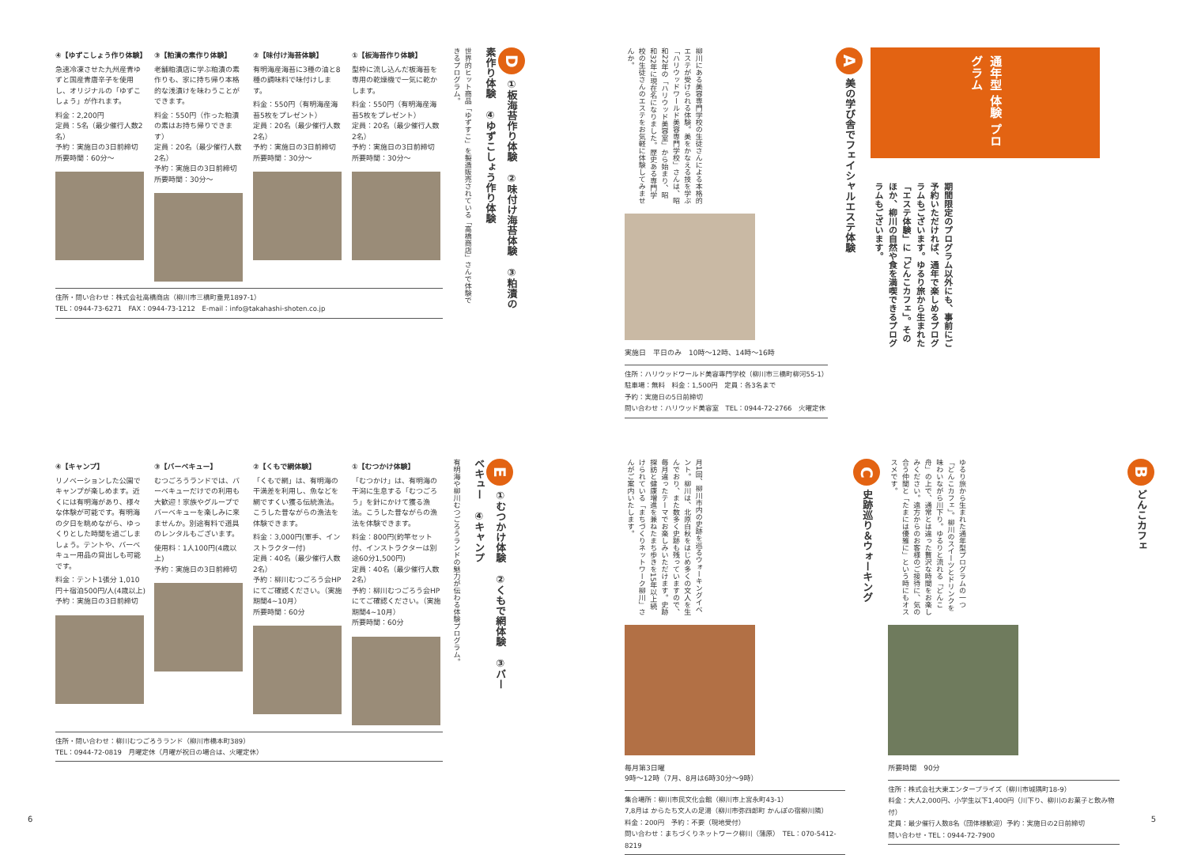④【ゆずこしょう作り体験】
急速冷凍させた九州産青ゆずと国産青唐辛子を使用し、オリジナルの「ゆずこしょう」が作れます。
料金：2,200円
定員：5名（最少催行人数2名）
予約：実施日の3日前締切
所要時間：60分～
③【粕漬の素作り体験】
老舗粕漬店に学ぶ粕漬の素作りも、家に持ち帰り本格的な浅漬けを味わうことができます。
料金：550円（作った粕漬の素はお持ち帰りできます）
定員：20名（最少催行人数2名）
予約：実施日の3日前締切
所要時間：30分～
②【味付け海苔体験】
有明海産海苔に3種の油と8種の調味料で味付けします。
料金：550円（有明海産海苔5枚をプレゼント）
定員：20名（最少催行人数2名）
予約：実施日の3日前締切
所要時間：30分～
①【板海苔作り体験】
型枠に流し込んだ板海苔を専用の乾燥機で一気に乾かします。
料金：550円（有明海産海苔5枚をプレゼント）
定員：20名（最少催行人数2名）
予約：実施日の3日前締切
所要時間：30分～
住所・問い合わせ：株式会社高橋商店（柳川市三橋町垂見1897-1）
TEL：0944-73-6271　FAX：0944-73-1212　E-mail：info@takahashi-shoten.co.jp
世界的ヒット商品「ゆずすこ」を製造販売されている「高橋商店」さんで体験できるプログラム。
D ①板海苔作り体験　②味付け海苔体験　③粕漬の素作り体験　④ゆずこしょう作り体験
柳川にある美容専門学校の生徒さんによる本格的エステが受けられる体験。美をかなえる技を学ぶ「ハリウッドワールド美容専門学校」さんは、昭和22年の「ハリウッド美容室」から始まり、昭和32年に現在名になりました。歴史ある専門学校の生徒さんのエステをお気軽に体験してみませんか。
実施日　平日のみ　10時～12時、14時～16時
住所：ハリウッドワールド美容専門学校（柳川市三橋町柳河55-1）
駐車場：無料　料金：1,500円　定員：各3名まで
予約：実施日の5日前締切
問い合わせ：ハリウッド美容室　TEL：0944-72-2766　火曜定休
A 美の学び舎でフェイシャルエステ体験
通年型 体験 プログラム
期間限定のプログラム以外にも、事前にご予約いただければ、通年で楽しめるプログラムもございます。ゆるり旅から生まれた「エステ体験」に「どんこカフェ」。そのほか、柳川の自然や食を満喫できるプログラムもございます。
④【キャンプ】
リノベーションした公園でキャンプが楽しめます。近くには有明海があり、様々な体験が可能です。有明海の夕日を眺めながら、ゆっくりとした時間を過ごしましょう。テントや、バーベキュー用品の貸出しも可能です。
料金：テント1張分 1,010円＋宿泊500円/人(4歳以上)
予約：実施日の3日前締切
③【バーベキュー】
むつごろうランドでは、バーベキューだけでの利用も大歓迎！家族やグループでバーベキューを楽しみに来ませんか。別途有料で道具のレンタルもございます。
使用料：1人100円(4歳以上)
予約：実施日の3日前締切
②【くもで網体験】
「くもで網」は、有明海の干満差を利用し、魚などを網ですくい獲る伝統漁法。こうした昔ながらの漁法を体験できます。
料金：3,000円(軍手、インストラクター付)
定員：40名（最少催行人数2名）
予約：柳川むつごろう会HPにてご確認ください。（実施期間4~10月）
所要時間：60分
①【むつかけ体験】
「むつかけ」は、有明海の干潟に生息する「むつごろう」を針にかけて獲る漁法。こうした昔ながらの漁法を体験できます。
料金：800円(釣竿セット付、インストラクターは別途60分1,500円)
定員：40名（最少催行人数2名）
予約：柳川むつごろう会HPにてご確認ください。（実施期間4~10月）
所要時間：60分
住所・問い合わせ：柳川むつごろうランド（柳川市橋本町389）
TEL：0944-72-0819　月曜定休（月曜が祝日の場合は、火曜定休）
有明海や柳川むつごろうランドの魅力が伝わる体験プログラム。
E ①むつかけ体験　②くもで網体験　③バーベキュー　④キャンプ
月1回、柳川市内の史跡を巡るウォーキングイベント。柳川は、北原白秋をはじめ多くの文人を生んでおり、また数多く史跡も残っていますので、毎月違ったテーマでお楽しみいただけます。史跡探訪と健康増進を兼ねたまち歩きを15年以上続けられている「まちづくりネットワーク柳川」さんがご案内いたします。
毎月第3日曜
9時～12時（7月、8月は6時30分～9時）
集合場所：柳川市民文化会館（柳川市上宮永町43-1）
7,8月は からたち文人の足湯（柳川市弥四郎町 かんぽの宿柳川隣）
料金：200円　予約：不要（現地受付）
問い合わせ：まちづくりネットワーク柳川（蒲原）　TEL：070-5412-8219
C 史跡巡り＆ウォーキング
ゆるり旅から生まれた通年型プログラムの一つ「どんこカフェ」。柳川のスイーツとドリンクを味わいながら川下り。ゆるりと流れる「どんこ舟」の上で、通常とは違った贅沢な時間をお楽しみください。遠方からのお客様のご接待に、気の合う仲間と「たまには優雅に」という時にもオススメです。
所要時間　90分
住所：株式会社大東エンタープライズ（柳川市城隅町18-9）
料金：大人2,000円、小学生以下1,400円（川下り、柳川のお菓子と飲み物付）
定員：最少催行人数8名（団体様歓迎）予約：実施日の2日前締切
問い合わせ・TEL：0944-72-7900
B どんこカフェ
6 5